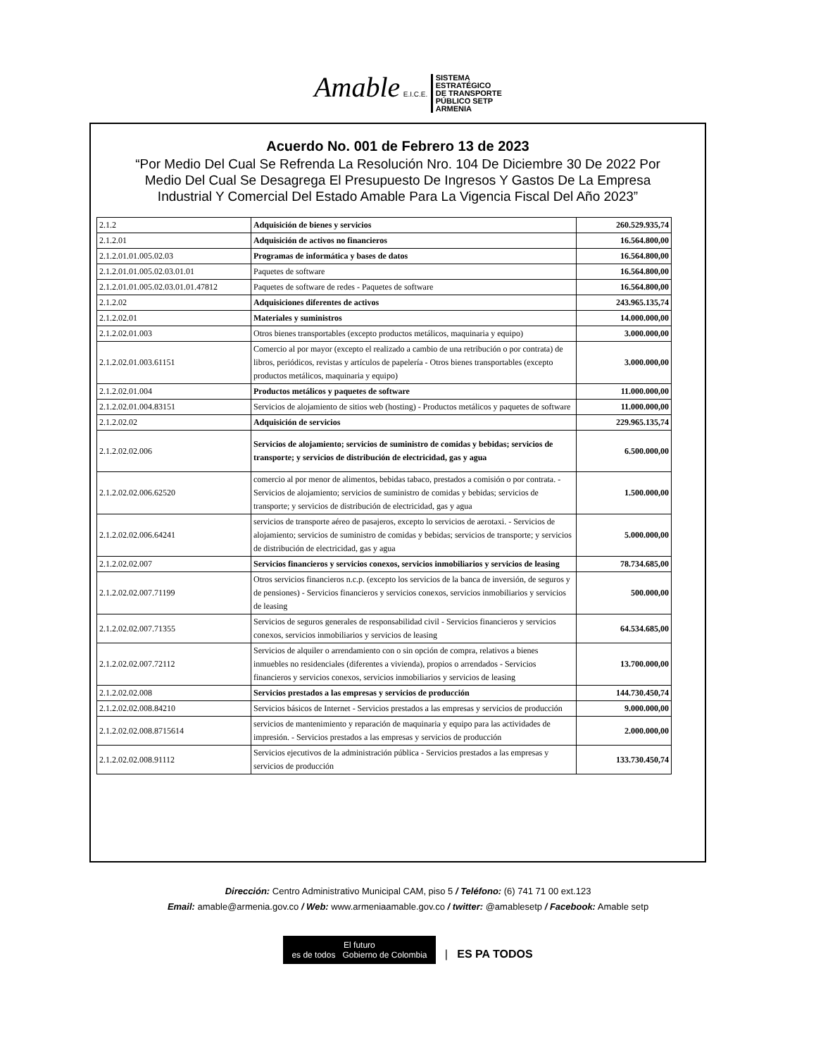Amable E.I.C.E. SISTEMA
ESTRATÉGICO
DE TRANSPORTE
PÚBLICO SETP
ARMENIA
Acuerdo No. 001 de Febrero 13 de 2023
“Por Medio Del Cual Se Refrenda La Resolución Nro. 104 De Diciembre 30 De 2022 Por Medio Del Cual Se Desagrega El Presupuesto De Ingresos Y Gastos De La Empresa Industrial Y Comercial Del Estado Amable Para La Vigencia Fiscal Del Año 2023”
| 2.1.2 | Adquisición de bienes y servicios | 260.529.935,74 |
| 2.1.2.01 | Adquisición de activos no financieros | 16.564.800,00 |
| 2.1.2.01.01.005.02.03 | Programas de informática y bases de datos | 16.564.800,00 |
| 2.1.2.01.01.005.02.03.01.01 | Paquetes de software | 16.564.800,00 |
| 2.1.2.01.01.005.02.03.01.01.47812 | Paquetes de software de redes - Paquetes de software | 16.564.800,00 |
| 2.1.2.02 | Adquisiciones diferentes de activos | 243.965.135,74 |
| 2.1.2.02.01 | Materiales y suministros | 14.000.000,00 |
| 2.1.2.02.01.003 | Otros bienes transportables (excepto productos metálicos, maquinaria y equipo) | 3.000.000,00 |
| 2.1.2.02.01.003.61151 | Comercio al por mayor (excepto el realizado a cambio de una retribución o por contrata) de libros, periódicos, revistas y artículos de papelería - Otros bienes transportables (excepto productos metálicos, maquinaria y equipo) | 3.000.000,00 |
| 2.1.2.02.01.004 | Productos metálicos y paquetes de software | 11.000.000,00 |
| 2.1.2.02.01.004.83151 | Servicios de alojamiento de sitios web (hosting) - Productos metálicos y paquetes de software | 11.000.000,00 |
| 2.1.2.02.02 | Adquisición de servicios | 229.965.135,74 |
| 2.1.2.02.02.006 | Servicios de alojamiento; servicios de suministro de comidas y bebidas; servicios de transporte; y servicios de distribución de electricidad, gas y agua | 6.500.000,00 |
| 2.1.2.02.02.006.62520 | comercio al por menor de alimentos, bebidas tabaco, prestados a comisión o por contrata. - Servicios de alojamiento; servicios de suministro de comidas y bebidas; servicios de transporte; y servicios de distribución de electricidad, gas y agua | 1.500.000,00 |
| 2.1.2.02.02.006.64241 | servicios de transporte aéreo de pasajeros, excepto lo servicios de aerotaxi. - Servicios de alojamiento; servicios de suministro de comidas y bebidas; servicios de transporte; y servicios de distribución de electricidad, gas y agua | 5.000.000,00 |
| 2.1.2.02.02.007 | Servicios financieros y servicios conexos, servicios inmobiliarios y servicios de leasing | 78.734.685,00 |
| 2.1.2.02.02.007.71199 | Otros servicios financieros n.c.p. (excepto los servicios de la banca de inversión, de seguros y de pensiones) - Servicios financieros y servicios conexos, servicios inmobiliarios y servicios de leasing | 500.000,00 |
| 2.1.2.02.02.007.71355 | Servicios de seguros generales de responsabilidad civil - Servicios financieros y servicios conexos, servicios inmobiliarios y servicios de leasing | 64.534.685,00 |
| 2.1.2.02.02.007.72112 | Servicios de alquiler o arrendamiento con o sin opción de compra, relativos a bienes inmuebles no residenciales (diferentes a vivienda), propios o arrendados - Servicios financieros y servicios conexos, servicios inmobiliarios y servicios de leasing | 13.700.000,00 |
| 2.1.2.02.02.008 | Servicios prestados a las empresas y servicios de producción | 144.730.450,74 |
| 2.1.2.02.02.008.84210 | Servicios básicos de Internet - Servicios prestados a las empresas y servicios de producción | 9.000.000,00 |
| 2.1.2.02.02.008.8715614 | servicios de mantenimiento y reparación de maquinaria y equipo para las actividades de impresión. - Servicios prestados a las empresas y servicios de producción | 2.000.000,00 |
| 2.1.2.02.02.008.91112 | Servicios ejecutivos de la administración pública - Servicios prestados a las empresas y servicios de producción | 133.730.450,74 |
Dirección: Centro Administrativo Municipal CAM, piso 5 / Teléfono: (6) 741 71 00 ext.123
Email: amable@armenia.gov.co / Web: www.armeniaamable.gov.co / twitter: @amablesetp / Facebook: Amable setp
El futuro
es de todos Gobierno de Colombia | ES PA TODOS